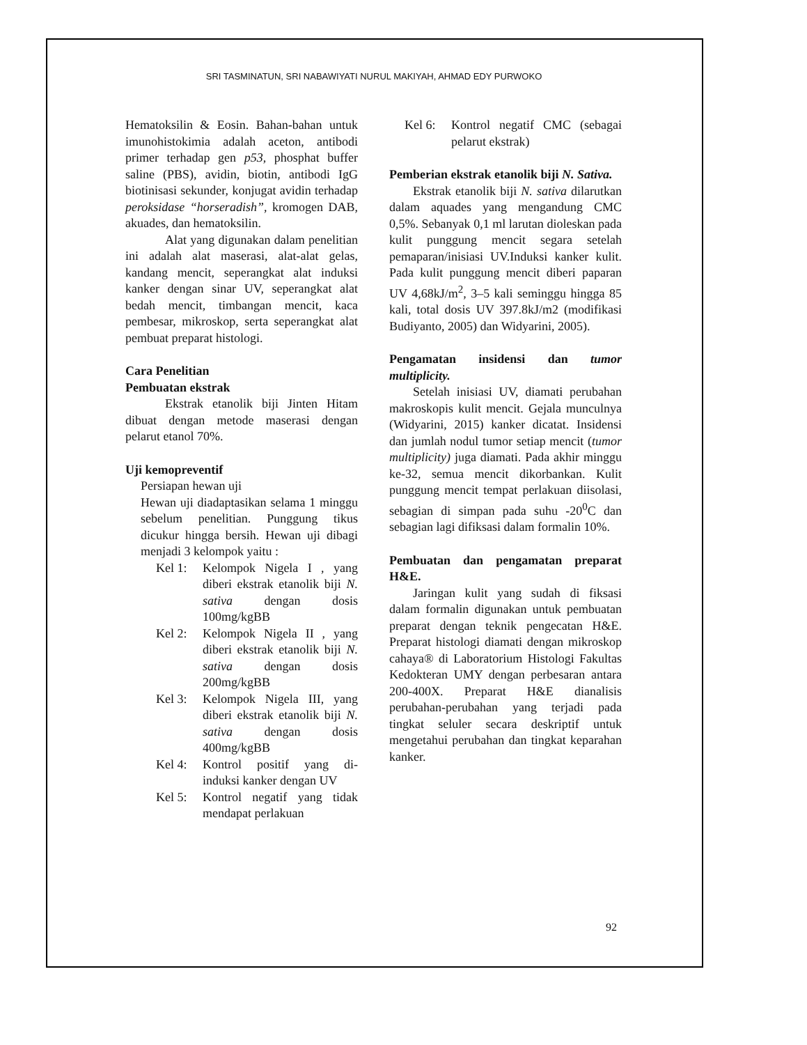SRI TASMINATUN, SRI NABAWIYATI NURUL MAKIYAH, AHMAD EDY PURWOKO
Hematoksilin & Eosin. Bahan-bahan untuk imunohistokimia adalah aceton, antibodi primer terhadap gen p53, phosphat buffer saline (PBS), avidin, biotin, antibodi IgG biotinisasi sekunder, konjugat avidin terhadap peroksidase “horseradish”, kromogen DAB, akuades, dan hematoksilin.
Alat yang digunakan dalam penelitian ini adalah alat maserasi, alat-alat gelas, kandang mencit, seperangkat alat induksi kanker dengan sinar UV, seperangkat alat bedah mencit, timbangan mencit, kaca pembesar, mikroskop, serta seperangkat alat pembuat preparat histologi.
Cara Penelitian
Pembuatan ekstrak
Ekstrak etanolik biji Jinten Hitam dibuat dengan metode maserasi dengan pelarut etanol 70%.
Uji kemopreventif
Persiapan hewan uji
Hewan uji diadaptasikan selama 1 minggu sebelum penelitian. Punggung tikus dicukur hingga bersih. Hewan uji dibagi menjadi 3 kelompok yaitu :
Kel 1: Kelompok Nigela I , yang diberi ekstrak etanolik biji N. sativa dengan dosis 100mg/kgBB
Kel 2: Kelompok Nigela II , yang diberi ekstrak etanolik biji N. sativa dengan dosis 200mg/kgBB
Kel 3: Kelompok Nigela III, yang diberi ekstrak etanolik biji N. sativa dengan dosis 400mg/kgBB
Kel 4: Kontrol positif yang di-induksi kanker dengan UV
Kel 5: Kontrol negatif yang tidak mendapat perlakuan
Kel 6: Kontrol negatif CMC (sebagai pelarut ekstrak)
Pemberian ekstrak etanolik biji N. Sativa.
Ekstrak etanolik biji N. sativa dilarutkan dalam aquades yang mengandung CMC 0,5%. Sebanyak 0,1 ml larutan dioleskan pada kulit punggung mencit segara setelah pemaparan/inisiasi UV.Induksi kanker kulit. Pada kulit punggung mencit diberi paparan UV 4,68kJ/m<sup>2</sup>, 3–5 kali seminggu hingga 85 kali, total dosis UV 397.8kJ/m2 (modifikasi Budiyanto, 2005) dan Widyarini, 2005).
Pengamatan insidensi dan tumor multiplicity.
Setelah inisiasi UV, diamati perubahan makroskopis kulit mencit. Gejala munculnya (Widyarini, 2015) kanker dicatat. Insidensi dan jumlah nodul tumor setiap mencit (tumor multiplicity) juga diamati. Pada akhir minggu ke-32, semua mencit dikorbankan. Kulit punggung mencit tempat perlakuan diisolasi, sebagian di simpan pada suhu -20<sup>0</sup>C dan sebagian lagi difiksasi dalam formalin 10%.
Pembuatan dan pengamatan preparat H&E.
Jaringan kulit yang sudah di fiksasi dalam formalin digunakan untuk pembuatan preparat dengan teknik pengecatan H&E. Preparat histologi diamati dengan mikroskop cahaya® di Laboratorium Histologi Fakultas Kedokteran UMY dengan perbesaran antara 200-400X. Preparat H&E dianalisis perubahan-perubahan yang terjadi pada tingkat seluler secara deskriptif untuk mengetahui perubahan dan tingkat keparahan kanker.
92